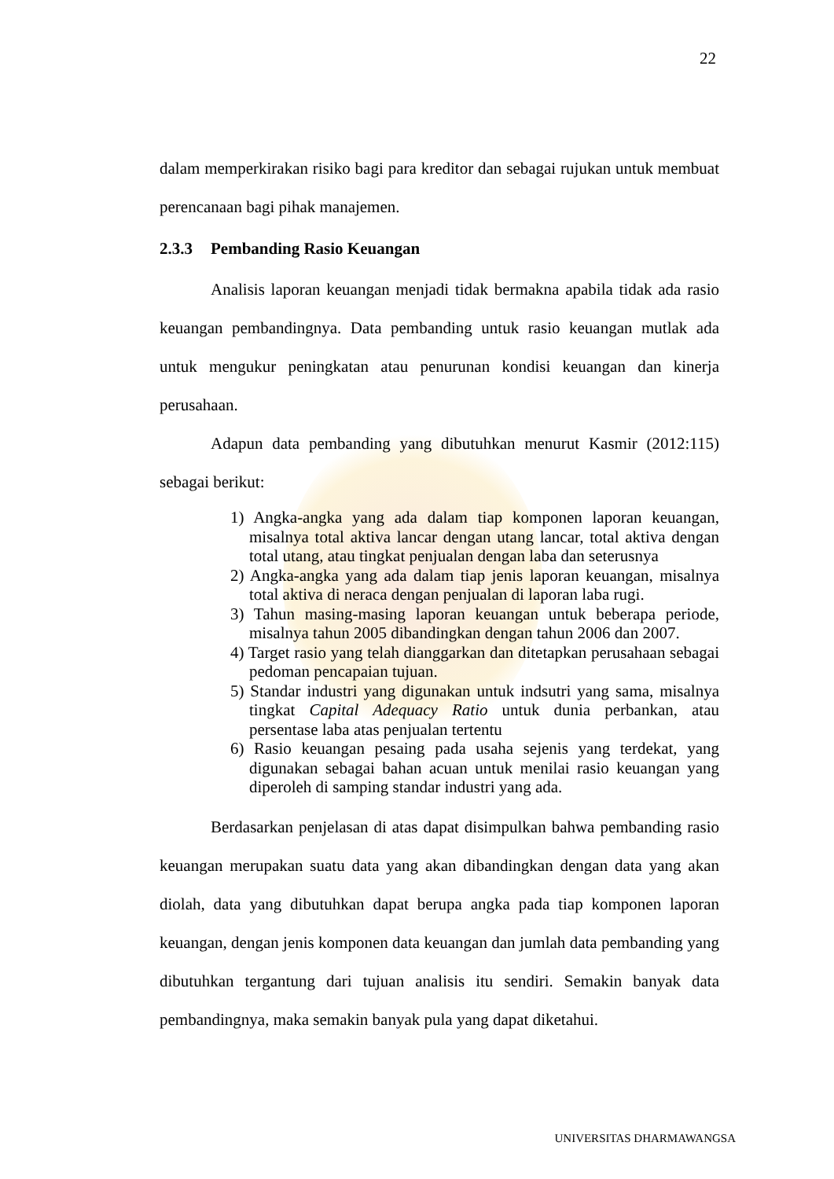22
dalam memperkirakan risiko bagi para kreditor dan sebagai rujukan untuk membuat perencanaan bagi pihak manajemen.
2.3.3 Pembanding Rasio Keuangan
Analisis laporan keuangan menjadi tidak bermakna apabila tidak ada rasio keuangan pembandingnya. Data pembanding untuk rasio keuangan mutlak ada untuk mengukur peningkatan atau penurunan kondisi keuangan dan kinerja perusahaan.
Adapun data pembanding yang dibutuhkan menurut Kasmir (2012:115) sebagai berikut:
1) Angka-angka yang ada dalam tiap komponen laporan keuangan, misalnya total aktiva lancar dengan utang lancar, total aktiva dengan total utang, atau tingkat penjualan dengan laba dan seterusnya
2) Angka-angka yang ada dalam tiap jenis laporan keuangan, misalnya total aktiva di neraca dengan penjualan di laporan laba rugi.
3) Tahun masing-masing laporan keuangan untuk beberapa periode, misalnya tahun 2005 dibandingkan dengan tahun 2006 dan 2007.
4) Target rasio yang telah dianggarkan dan ditetapkan perusahaan sebagai pedoman pencapaian tujuan.
5) Standar industri yang digunakan untuk indsutri yang sama, misalnya tingkat Capital Adequacy Ratio untuk dunia perbankan, atau persentase laba atas penjualan tertentu
6) Rasio keuangan pesaing pada usaha sejenis yang terdekat, yang digunakan sebagai bahan acuan untuk menilai rasio keuangan yang diperoleh di samping standar industri yang ada.
Berdasarkan penjelasan di atas dapat disimpulkan bahwa pembanding rasio keuangan merupakan suatu data yang akan dibandingkan dengan data yang akan diolah, data yang dibutuhkan dapat berupa angka pada tiap komponen laporan keuangan, dengan jenis komponen data keuangan dan jumlah data pembanding yang dibutuhkan tergantung dari tujuan analisis itu sendiri. Semakin banyak data pembandingnya, maka semakin banyak pula yang dapat diketahui.
UNIVERSITAS DHARMAWANGSA